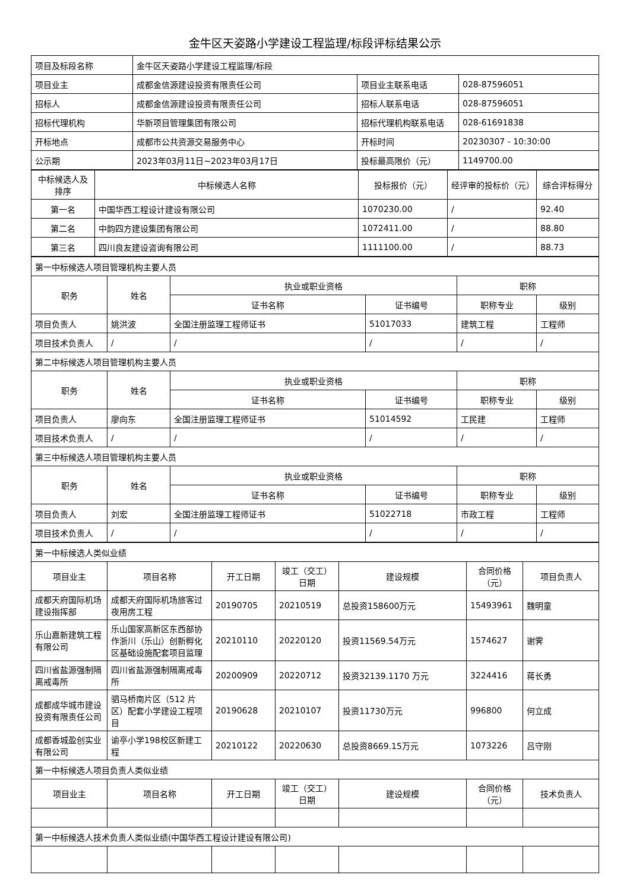金牛区天姿路小学建设工程监理/标段评标结果公示
| 项目及标段名称 | 金牛区天姿路小学建设工程监理/标段 | | |
| 项目业主 | 成都金信源建设投资有限责任公司 | 项目业主联系电话 | 028-87596051 |
| 招标人 | 成都金信源建设投资有限责任公司 | 招标人联系电话 | 028-87596051 |
| 招标代理机构 | 华新项目管理集团有限公司 | 招标代理机构联系电话 | 028-61691838 |
| 开标地点 | 成都市公共资源交易服务中心 | 开标时间 | 20230307 - 10:30:00 |
| 公示期 | 2023年03月11日~2023年03月17日 | 投标最高限价（元） | 1149700.00 |
| 中标候选人及排序 | 中标候选人名称 | 投标报价（元） | 经评审的投标价（元） | 综合评标得分 |
| --- | --- | --- | --- | --- |
| 第一名 | 中国华西工程设计建设有限公司 | 1070230.00 | / | 92.40 |
| 第二名 | 中韵四方建设集团有限公司 | 1072411.00 | / | 88.80 |
| 第三名 | 四川良友建设咨询有限公司 | 1111100.00 | / | 88.73 |
| 第一中标候选人项目管理机构主要人员 | | | | | |
| 职务 | 姓名 | 执业或职业资格 | | 职称 | |
| | | 证书名称 | 证书编号 | 职称专业 | 级别 |
| 项目负责人 | 姚洪波 | 全国注册监理工程师证书 | 51017033 | 建筑工程 | 工程师 |
| 项目技术负责人 | / | / | / | / | / |
| 第二中标候选人项目管理机构主要人员 | | | | | |
| 职务 | 姓名 | 执业或职业资格 | | 职称 | |
| | | 证书名称 | 证书编号 | 职称专业 | 级别 |
| 项目负责人 | 廖向东 | 全国注册监理工程师证书 | 51014592 | 工民建 | 工程师 |
| 项目技术负责人 | / | / | / | / | / |
| 第三中标候选人项目管理机构主要人员 | | | | | |
| 职务 | 姓名 | 执业或职业资格 | | 职称 | |
| | | 证书名称 | 证书编号 | 职称专业 | 级别 |
| 项目负责人 | 刘宏 | 全国注册监理工程师证书 | 51022718 | 市政工程 | 工程师 |
| 项目技术负责人 | / | / | / | / | / |
| 第一中标候选人类似业绩 | | | | | | |
| 项目业主 | 项目名称 | 开工日期 | 竣工（交工）日期 | 建设规模 | 合同价格（元） | 项目负责人 |
| 成都天府国际机场建设指挥部 | 成都天府国际机场旅客过夜用房工程 | 20190705 | 20210519 | 总投资158600万元 | 15493961 | 魏明童 |
| 乐山嘉新建筑工程有限公司 | 乐山国家高新区东西部协作浙川（乐山）创新孵化区基础设施配套项目监理 | 20210110 | 20220120 | 投资11569.54万元 | 1574627 | 谢霁 |
| 四川省盐源强制隔离戒毒所 | 四川省盐源强制隔离戒毒所 | 20200909 | 20220712 | 投资32139.1170 万元 | 3224416 | 蒋长勇 |
| 成都成华城市建设投资有限责任公司 | 驷马桥南片区（512 片区）配套小学建设工程项目 | 20190628 | 20210107 | 投资11730万元 | 996800 | 何立成 |
| 成都香城盈创实业有限公司 | 谕亭小学198校区新建工程 | 20210122 | 20220630 | 总投资8669.15万元 | 1073226 | 吕守刚 |
| 第一中标候选人项目负责人类似业绩 | | | | | | |
| 项目业主 | 项目名称 | 开工日期 | 竣工（交工）日期 | 建设规模 | 合同价格（元） | 技术负责人 |
| 第一中标候选人技术负责人类似业绩(中国华西工程设计建设有限公司) | | | | | | |